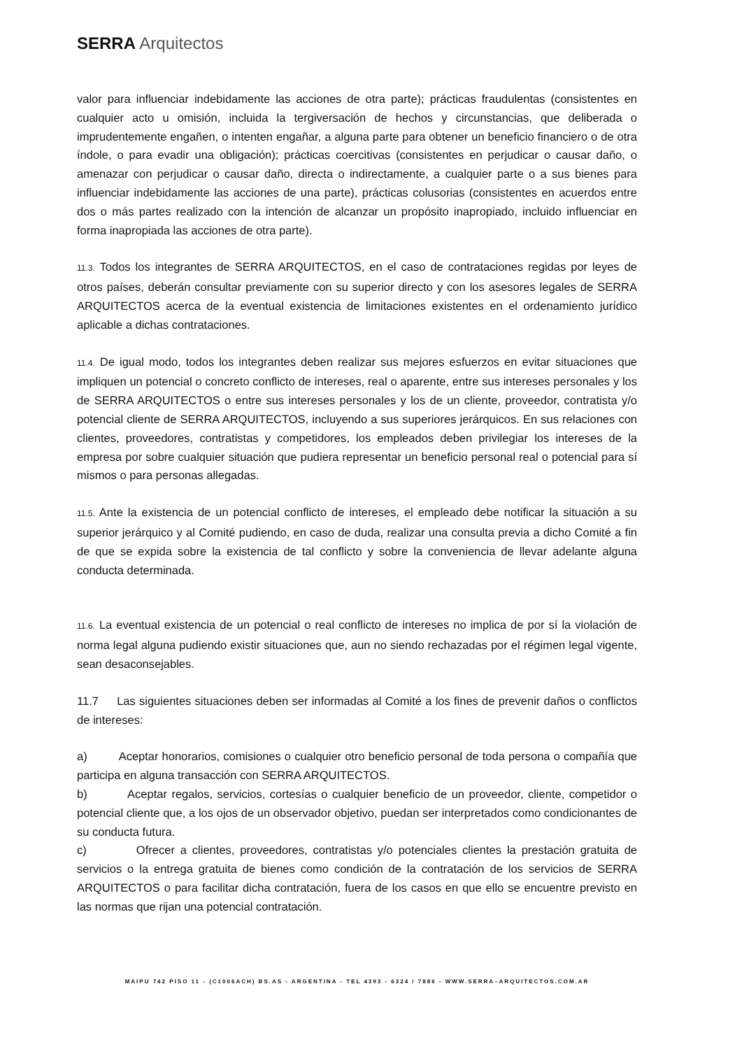SERRA Arquitectos
valor para influenciar indebidamente las acciones de otra parte); prácticas fraudulentas (consistentes en cualquier acto u omisión, incluida la tergiversación de hechos y circunstancias, que deliberada o imprudentemente engañen, o intenten engañar, a alguna parte para obtener un beneficio financiero o de otra índole, o para evadir una obligación); prácticas coercitivas (consistentes en perjudicar o causar daño, o amenazar con perjudicar o causar daño, directa o indirectamente, a cualquier parte o a sus bienes para influenciar indebidamente las acciones de una parte), prácticas colusorias (consistentes en acuerdos entre dos o más partes realizado con la intención de alcanzar un propósito inapropiado, incluido influenciar en forma inapropiada las acciones de otra parte).
11.3. Todos los integrantes de SERRA ARQUITECTOS, en el caso de contrataciones regidas por leyes de otros países, deberán consultar previamente con su superior directo y con los asesores legales de SERRA ARQUITECTOS acerca de la eventual existencia de limitaciones existentes en el ordenamiento jurídico aplicable a dichas contrataciones.
11.4. De igual modo, todos los integrantes deben realizar sus mejores esfuerzos en evitar situaciones que impliquen un potencial o concreto conflicto de intereses, real o aparente, entre sus intereses personales y los de SERRA ARQUITECTOS o entre sus intereses personales y los de un cliente, proveedor, contratista y/o potencial cliente de SERRA ARQUITECTOS, incluyendo a sus superiores jerárquicos. En sus relaciones con clientes, proveedores, contratistas y competidores, los empleados deben privilegiar los intereses de la empresa por sobre cualquier situación que pudiera representar un beneficio personal real o potencial para sí mismos o para personas allegadas.
11.5. Ante la existencia de un potencial conflicto de intereses, el empleado debe notificar la situación a su superior jerárquico y al Comité pudiendo, en caso de duda, realizar una consulta previa a dicho Comité a fin de que se expida sobre la existencia de tal conflicto y sobre la conveniencia de llevar adelante alguna conducta determinada.
11.6. La eventual existencia de un potencial o real conflicto de intereses no implica de por sí la violación de norma legal alguna pudiendo existir situaciones que, aun no siendo rechazadas por el régimen legal vigente, sean desaconsejables.
11.7 Las siguientes situaciones deben ser informadas al Comité a los fines de prevenir daños o conflictos de intereses:
a) Aceptar honorarios, comisiones o cualquier otro beneficio personal de toda persona o compañía que participa en alguna transacción con SERRA ARQUITECTOS.
b) Aceptar regalos, servicios, cortesías o cualquier beneficio de un proveedor, cliente, competidor o potencial cliente que, a los ojos de un observador objetivo, puedan ser interpretados como condicionantes de su conducta futura.
c) Ofrecer a clientes, proveedores, contratistas y/o potenciales clientes la prestación gratuita de servicios o la entrega gratuita de bienes como condición de la contratación de los servicios de SERRA ARQUITECTOS o para facilitar dicha contratación, fuera de los casos en que ello se encuentre previsto en las normas que rijan una potencial contratación.
MAIPU 742 PISO 11 - (C1006ACH) BS.AS - ARGENTINA - TEL 4393 - 6324 / 7886 - WWW.SERRA–ARQUITECTOS.COM.AR